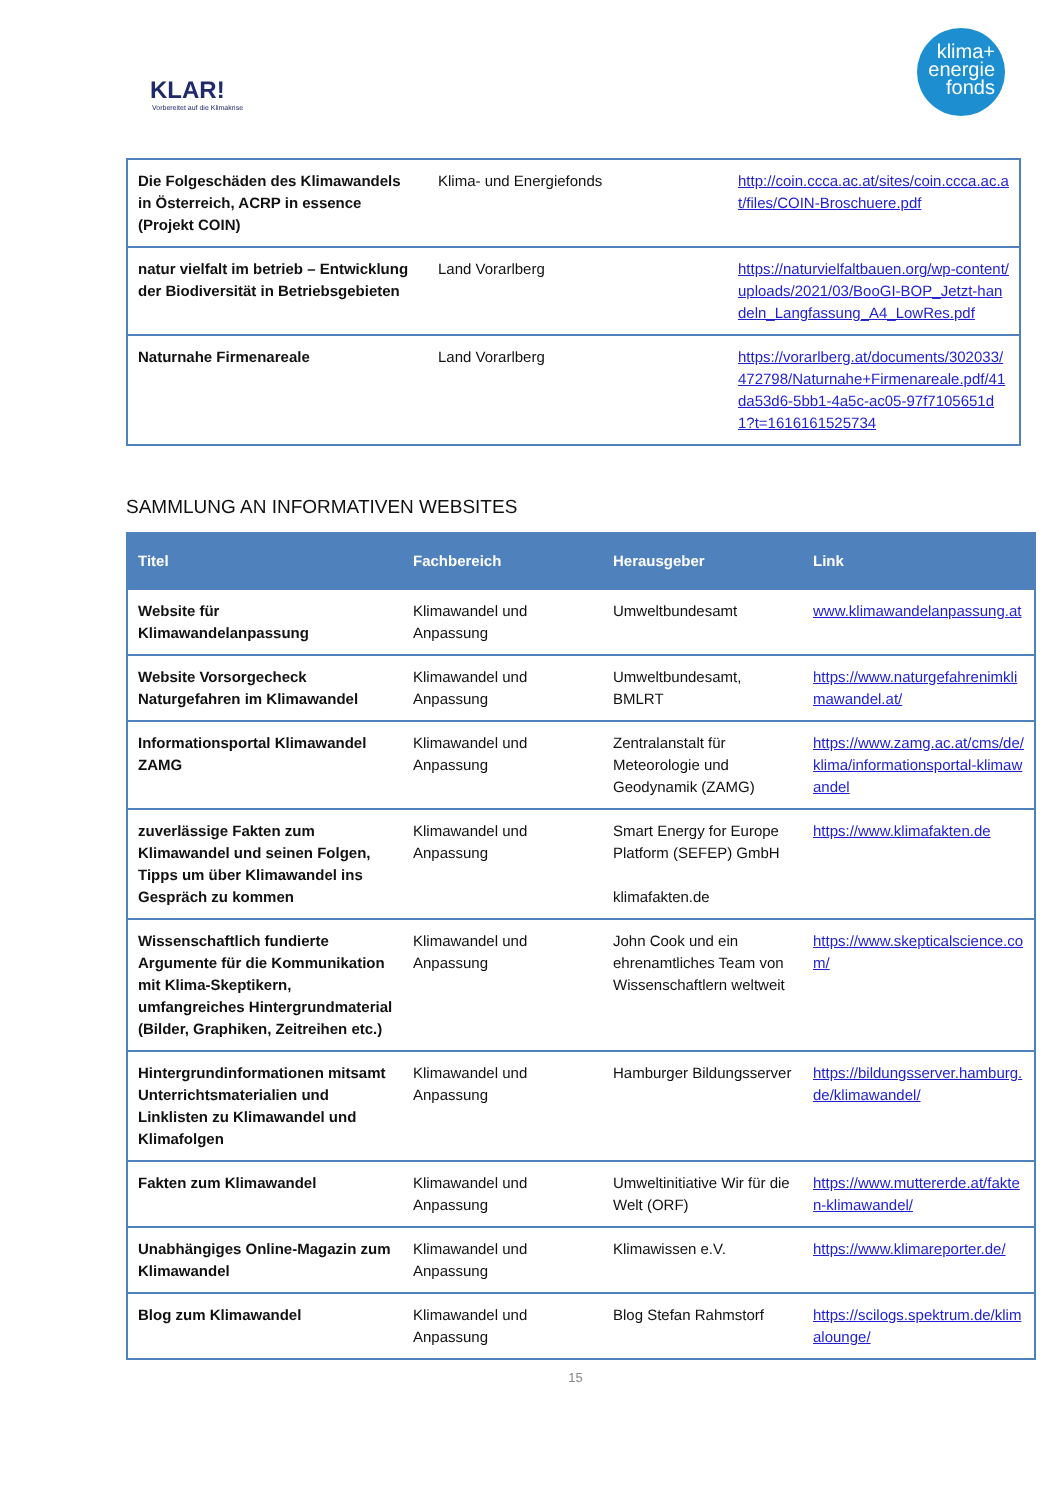KLAR!
Vorbereitet auf die Klimakrise
klima+
energie
fonds
| Die Folgeschäden des Klimawandels in Österreich, ACRP in essence (Projekt COIN) | Klima- und Energiefonds | http://coin.ccca.ac.at/sites/coin.ccca.ac.at/files/COIN-Broschuere.pdf |
| natur vielfalt im betrieb – Entwicklung der Biodiversität in Betriebsgebieten | Land Vorarlberg | https://naturvielfaltbauen.org/wp-content/uploads/2021/03/BooGI-BOP_Jetzt-handeln_Langfassung_A4_LowRes.pdf |
| Naturnahe Firmenareale | Land Vorarlberg | https://vorarlberg.at/documents/302033/472798/Naturnahe+Firmenareale.pdf/41da53d6-5bb1-4a5c-ac05-97f7105651d1?t=1616161525734 |
SAMMLUNG AN INFORMATIVEN WEBSITES
| Titel | Fachbereich | Herausgeber | Link |
| --- | --- | --- | --- |
| Website für Klimawandelanpassung | Klimawandel und Anpassung | Umweltbundesamt | www.klimawandelanpassung.at |
| Website Vorsorgecheck Naturgefahren im Klimawandel | Klimawandel und Anpassung | Umweltbundesamt, BMLRT | https://www.naturgefahrenimklimawandel.at/ |
| Informationsportal Klimawandel ZAMG | Klimawandel und Anpassung | Zentralanstalt für Meteorologie und Geodynamik (ZAMG) | https://www.zamg.ac.at/cms/de/klima/informationsportal-klimawandel |
| zuverlässige Fakten zum Klimawandel und seinen Folgen, Tipps um über Klimawandel ins Gespräch zu kommen | Klimawandel und Anpassung | Smart Energy for Europe Platform (SEFEP) GmbH klimafakten.de | https://www.klimafakten.de |
| Wissenschaftlich fundierte Argumente für die Kommunikation mit Klima-Skeptikern, umfangreiches Hintergrundmaterial (Bilder, Graphiken, Zeitreihen etc.) | Klimawandel und Anpassung | John Cook und ein ehrenamtliches Team von Wissenschaftlern weltweit | https://www.skepticalscience.com/ |
| Hintergrundinformationen mitsamt Unterrichtsmaterialien und Linklisten zu Klimawandel und Klimafolgen | Klimawandel und Anpassung | Hamburger Bildungsserver | https://bildungsserver.hamburg.de/klimawandel/ |
| Fakten zum Klimawandel | Klimawandel und Anpassung | Umweltinitiative Wir für die Welt (ORF) | https://www.muttererde.at/fakten-klimawandel/ |
| Unabhängiges Online-Magazin zum Klimawandel | Klimawandel und Anpassung | Klimawissen e.V. | https://www.klimareporter.de/ |
| Blog zum Klimawandel | Klimawandel und Anpassung | Blog Stefan Rahmstorf | https://scilogs.spektrum.de/klimalounge/ |
15